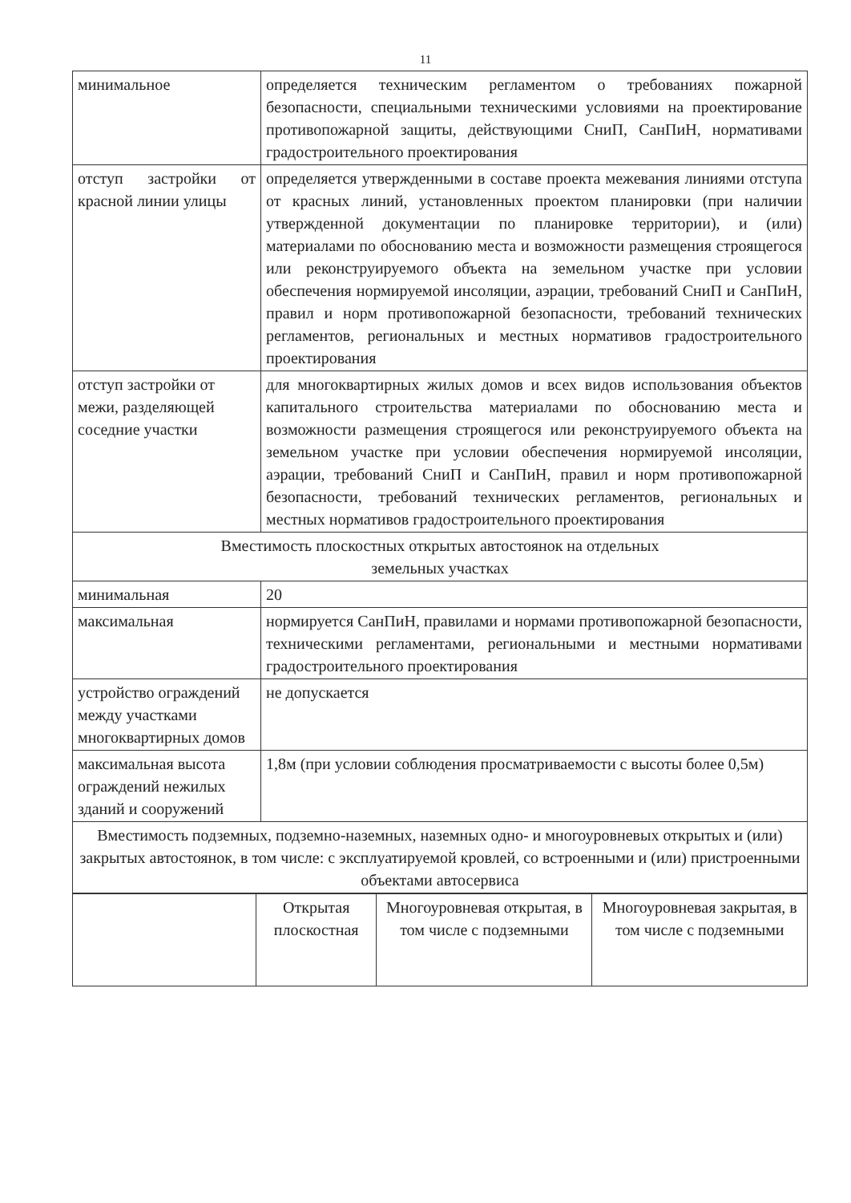11
| минимальное | определяется техническим регламентом о требованиях пожарной безопасности, специальными техническими условиями на проектирование противопожарной защиты, действующими СниП, СанПиН, нормативами градостроительного проектирования |
| отступ застройки от красной линии улицы | определяется утвержденными в составе проекта межевания линиями отступа от красных линий, установленных проектом планировки (при наличии утвержденной документации по планировке территории), и (или) материалами по обоснованию места и возможности размещения строящегося или реконструируемого объекта на земельном участке при условии обеспечения нормируемой инсоляции, аэрации, требований СниП и СанПиН, правил и норм противопожарной безопасности, требований технических регламентов, региональных и местных нормативов градостроительного проектирования |
| отступ застройки от межи, разделяющей соседние участки | для многоквартирных жилых домов и всех видов использования объектов капитального строительства материалами по обоснованию места и возможности размещения строящегося или реконструируемого объекта на земельном участке при условии обеспечения нормируемой инсоляции, аэрации, требований СниП и СанПиН, правил и норм противопожарной безопасности, требований технических регламентов, региональных и местных нормативов градостроительного проектирования |
| Вместимость плоскостных открытых автостоянок на отдельных земельных участках | |
| минимальная | 20 |
| максимальная | нормируется СанПиН, правилами и нормами противопожарной безопасности, техническими регламентами, региональными и местными нормативами градостроительного проектирования |
| устройство ограждений между участками многоквартирных домов | не допускается |
| максимальная высота ограждений нежилых зданий и сооружений | 1,8м (при условии соблюдения просматриваемости с высоты более 0,5м) |
| Вместимость подземных, подземно-наземных, наземных одно- и многоуровневых открытых и (или) закрытых автостоянок, в том числе: с эксплуатируемой кровлей, со встроенными и (или) пристроенными объектами автосервиса | |
| | Открытая плоскостная | Многоуровневая открытая, в том числе с подземными | Многоуровневая закрытая, в том числе с подземными |